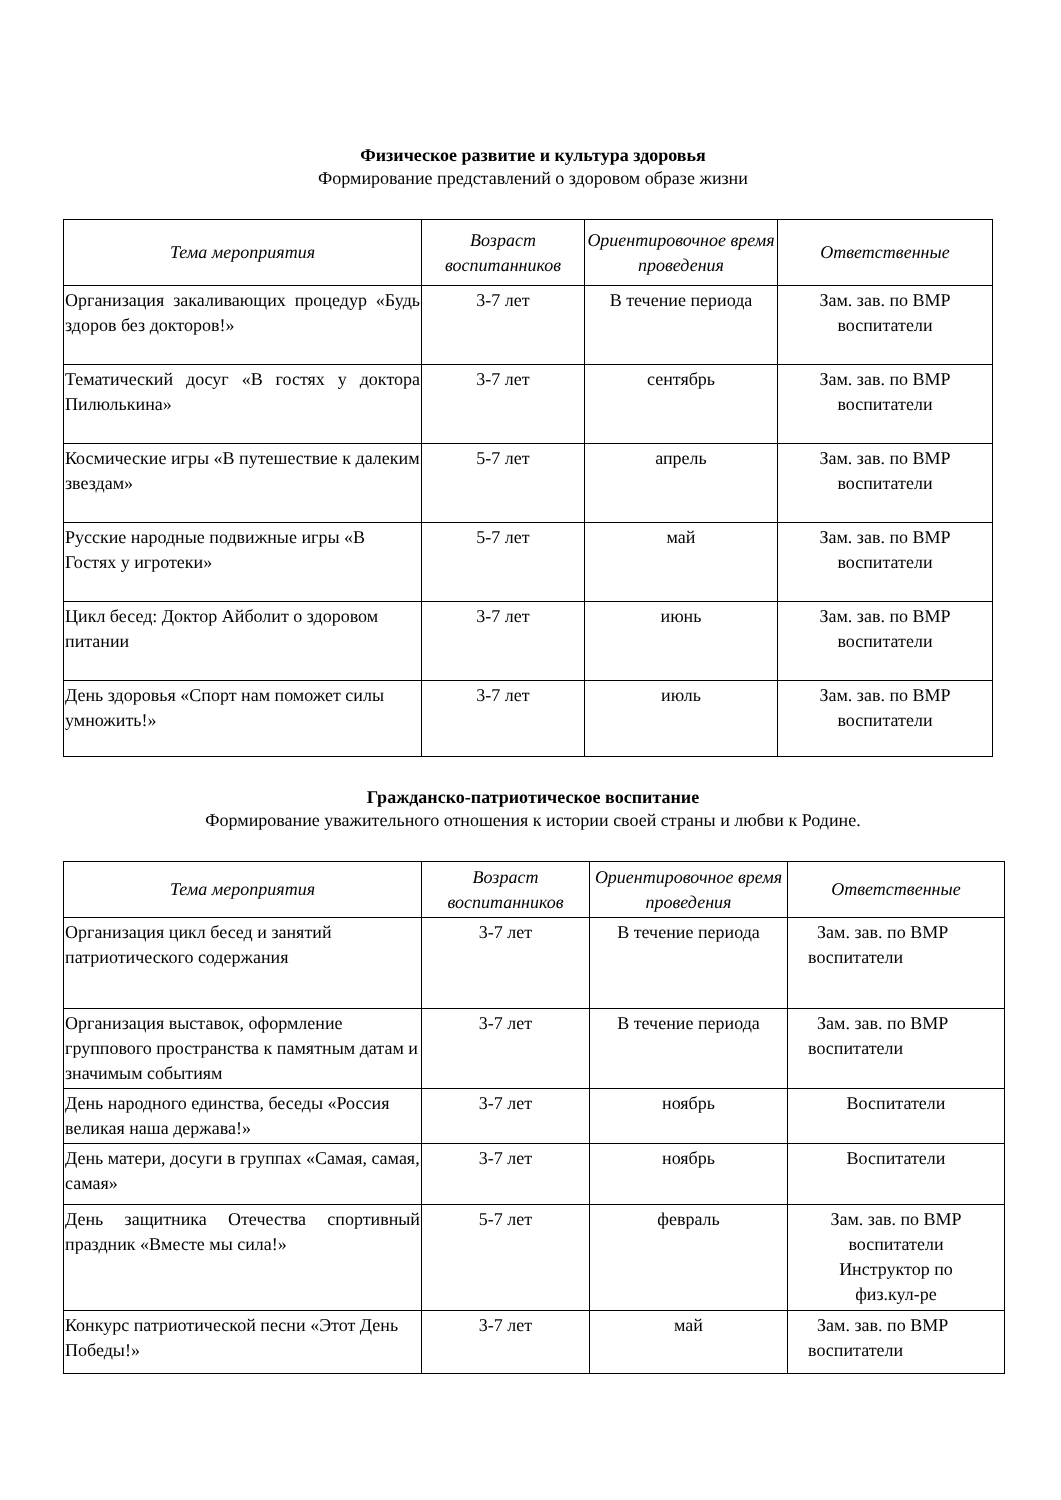Физическое развитие и культура здоровья
Формирование представлений о здоровом образе жизни
| Тема мероприятия | Возраст воспитанников | Ориентировочное время проведения | Ответственные |
| --- | --- | --- | --- |
| Организация закаливающих процедур «Будь здоров без докторов!» | 3-7 лет | В течение периода | Зам. зав. по ВМР воспитатели |
| Тематический досуг «В гостях у доктора Пилюлькина» | 3-7 лет | сентябрь | Зам. зав. по ВМР воспитатели |
| Космические игры «В путешествие к далеким звездам» | 5-7 лет | апрель | Зам. зав. по ВМР воспитатели |
| Русские народные подвижные игры «В Гостях у игротеки» | 5-7 лет | май | Зам. зав. по ВМР воспитатели |
| Цикл бесед: Доктор Айболит о здоровом питании | 3-7 лет | июнь | Зам. зав. по ВМР воспитатели |
| День здоровья «Спорт нам поможет силы умножить!» | 3-7 лет | июль | Зам. зав. по ВМР воспитатели |
Гражданско-патриотическое воспитание
Формирование уважительного отношения к истории своей страны и любви к Родине.
| Тема мероприятия | Возраст воспитанников | Ориентировочное время проведения | Ответственные |
| --- | --- | --- | --- |
| Организация цикл бесед и занятий патриотического содержания | 3-7 лет | В течение периода | Зам. зав. по ВМР воспитатели |
| Организация выставок, оформление группового пространства к памятным датам и значимым событиям | 3-7 лет | В течение периода | Зам. зав. по ВМР воспитатели |
| День народного единства, беседы «Россия великая наша держава!» | 3-7 лет | ноябрь | Воспитатели |
| День матери, досуги в группах «Самая, самая, самая» | 3-7 лет | ноябрь | Воспитатели |
| День защитника Отечества спортивный праздник «Вместе мы сила!» | 5-7 лет | февраль | Зам. зав. по ВМР воспитатели Инструктор по физ.кул-ре |
| Конкурс патриотической песни «Этот День Победы!» | 3-7 лет | май | Зам. зав. по ВМР воспитатели |